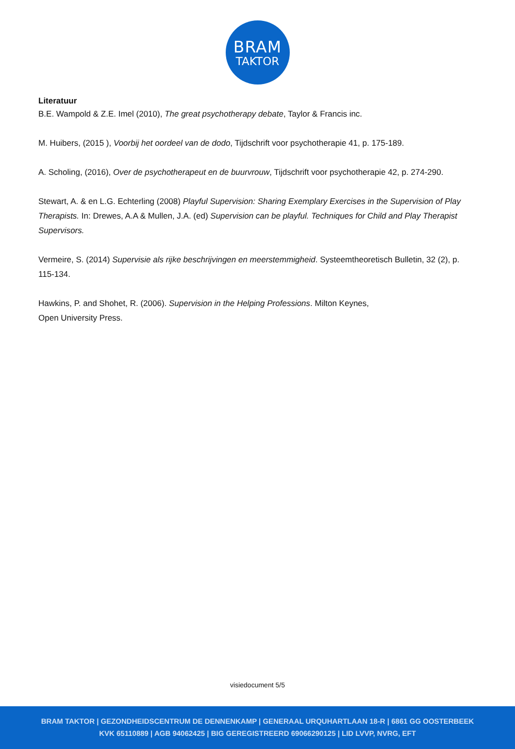BRAM
TAKTOR
Literatuur
B.E. Wampold & Z.E. Imel (2010), The great psychotherapy debate, Taylor & Francis inc.
M. Huibers, (2015 ), Voorbij het oordeel van de dodo, Tijdschrift voor psychotherapie 41, p. 175-189.
A. Scholing, (2016), Over de psychotherapeut en de buurvrouw, Tijdschrift voor psychotherapie 42, p. 274-290.
Stewart, A. & en L.G. Echterling (2008) Playful Supervision: Sharing Exemplary Exercises in the Supervision of Play Therapists. In: Drewes, A.A & Mullen, J.A. (ed) Supervision can be playful. Techniques for Child and Play Therapist Supervisors.
Vermeire, S. (2014) Supervisie als rijke beschrijvingen en meerstemmigheid. Systeemtheoretisch Bulletin, 32 (2), p. 115-134.
Hawkins, P. and Shohet, R. (2006). Supervision in the Helping Professions. Milton Keynes,
Open University Press.
visiedocument 5/5
BRAM TAKTOR | GEZONDHEIDSCENTRUM DE DENNENKAMP | GENERAAL URQUHARTLAAN 18-R | 6861 GG OOSTERBEEK
KVK 65110889 | AGB 94062425 | BIG GEREGISTREERD 69066290125 | LID LVVP, NVRG, EFT